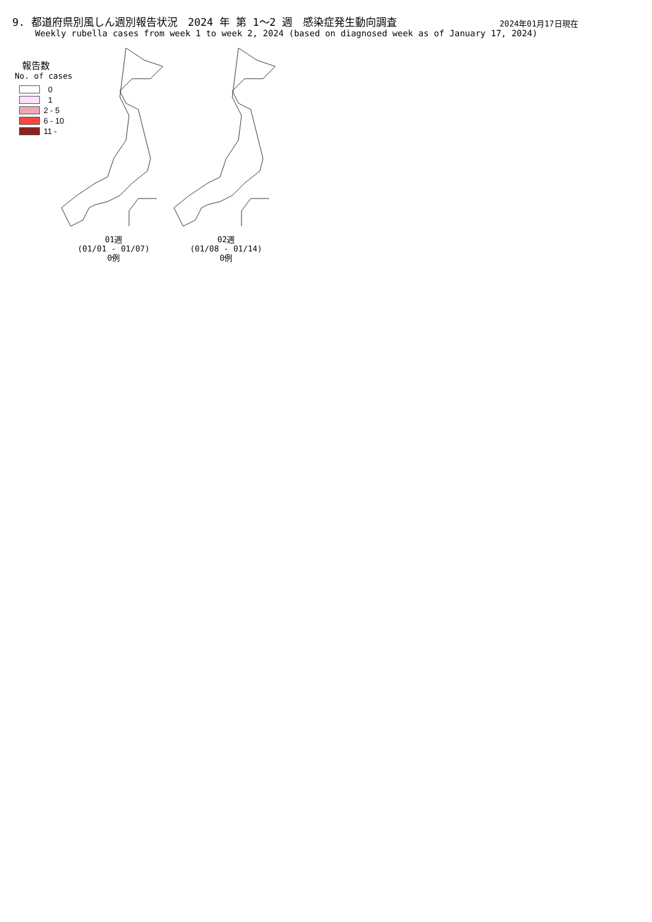9. 都道府県別風しん週別報告状況　2024 年 第 1～2 週　感染症発生動向調査
2024年01月17日現在
Weekly rubella cases from week 1 to week 2, 2024 (based on diagnosed week as of January 17, 2024)
報告数
No. of cases
0
1
2 - 5
6 - 10
11 -
01週
(01/01 - 01/07)
0例
02週
(01/08 - 01/14)
0例